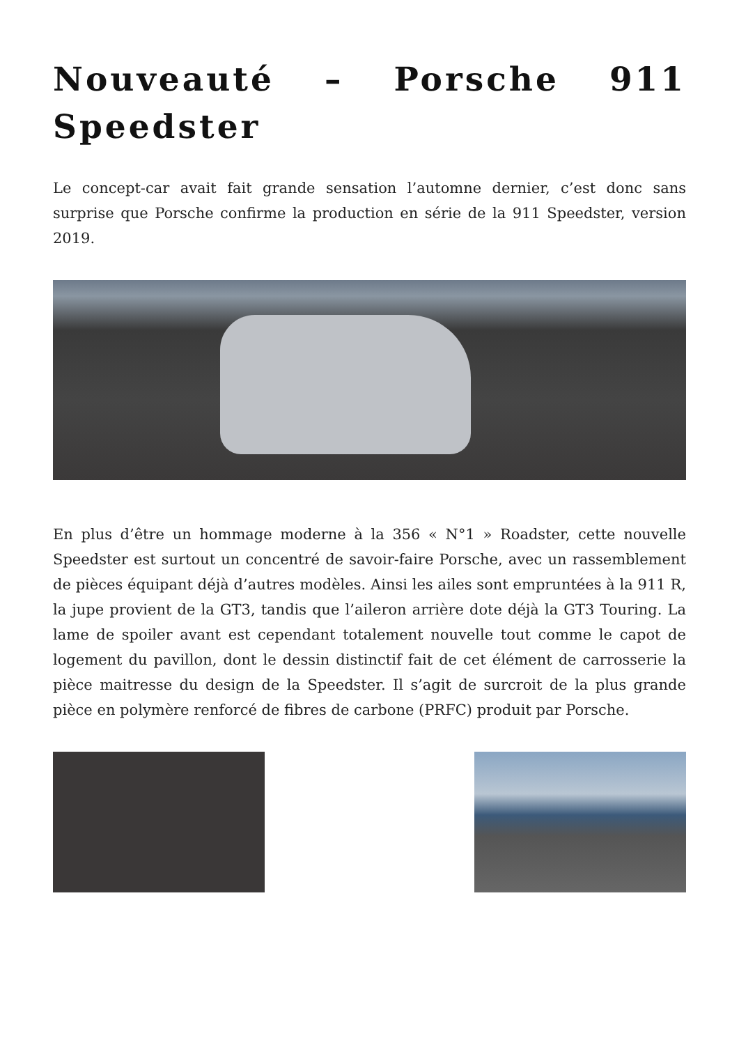Nouveauté – Porsche 911 Speedster
Le concept-car avait fait grande sensation l’automne dernier, c’est donc sans surprise que Porsche confirme la production en série de la 911 Speedster, version 2019.
En plus d’être un hommage moderne à la 356 « N°1 » Roadster, cette nouvelle Speedster est surtout un concentré de savoir-faire Porsche, avec un rassemblement de pièces équipant déjà d’autres modèles. Ainsi les ailes sont empruntées à la 911 R, la jupe provient de la GT3, tandis que l’aileron arrière dote déjà la GT3 Touring. La lame de spoiler avant est cependant totalement nouvelle tout comme le capot de logement du pavillon, dont le dessin distinctif fait de cet élément de carrosserie la pièce maitresse du design de la Speedster. Il s’agit de surcroit de la plus grande pièce en polymère renforcé de fibres de carbone (PRFC) produit par Porsche.